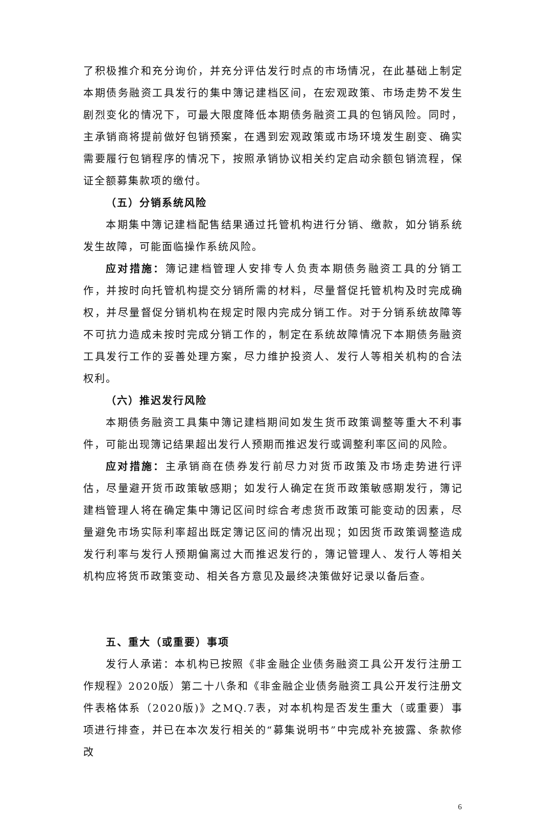了积极推介和充分询价，并充分评估发行时点的市场情况，在此基础上制定本期债务融资工具发行的集中簿记建档区间，在宏观政策、市场走势不发生剧烈变化的情况下，可最大限度降低本期债务融资工具的包销风险。同时，主承销商将提前做好包销预案，在遇到宏观政策或市场环境发生剧变、确实需要履行包销程序的情况下，按照承销协议相关约定启动余额包销流程，保证全额募集款项的缴付。
（五）分销系统风险
本期集中簿记建档配售结果通过托管机构进行分销、缴款，如分销系统发生故障，可能面临操作系统风险。
应对措施：簿记建档管理人安排专人负责本期债务融资工具的分销工作，并按时向托管机构提交分销所需的材料，尽量督促托管机构及时完成确权，并尽量督促分销机构在规定时限内完成分销工作。对于分销系统故障等不可抗力造成未按时完成分销工作的，制定在系统故障情况下本期债务融资工具发行工作的妥善处理方案，尽力维护投资人、发行人等相关机构的合法权利。
（六）推迟发行风险
本期债务融资工具集中簿记建档期间如发生货币政策调整等重大不利事件，可能出现簿记结果超出发行人预期而推迟发行或调整利率区间的风险。
应对措施：主承销商在债券发行前尽力对货币政策及市场走势进行评估，尽量避开货币政策敏感期；如发行人确定在货币政策敏感期发行，簿记建档管理人将在确定集中簿记区间时综合考虑货币政策可能变动的因素，尽量避免市场实际利率超出既定簿记区间的情况出现；如因货币政策调整造成发行利率与发行人预期偏离过大而推迟发行的，簿记管理人、发行人等相关机构应将货币政策变动、相关各方意见及最终决策做好记录以备后查。
五、重大（或重要）事项
发行人承诺：本机构已按照《非金融企业债务融资工具公开发行注册工作规程》2020版）第二十八条和《非金融企业债务融资工具公开发行注册文件表格体系（2020版)》之MQ.7表，对本机构是否发生重大（或重要）事项进行排查，并已在本次发行相关的“募集说明书”中完成补充披露、条款修改
6